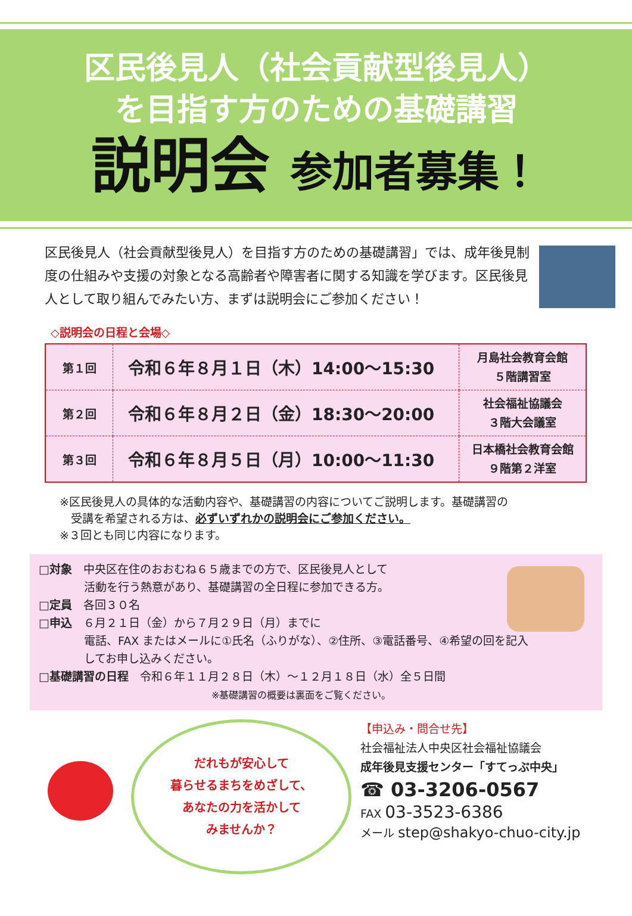区民後見人（社会貢献型後見人）
を目指す方のための基礎講習
説明会 参加者募集！
区民後見人（社会貢献型後見人）を目指す方のための基礎講習」では、成年後見制度の仕組みや支援の対象となる高齢者や障害者に関する知識を学びます。区民後見人として取り組んでみたい方、まずは説明会にご参加ください！
◇説明会の日程と会場◇
| 第１回 | 令和６年８月１日（木）14:00～15:30 | 月島社会教育会館 ５階講習室 |
| 第２回 | 令和６年８月２日（金）18:30～20:00 | 社会福祉協議会 ３階大会議室 |
| 第３回 | 令和６年８月５日（月）10:00～11:30 | 日本橋社会教育会館 ９階第２洋室 |
※区民後見人の具体的な活動内容や、基礎講習の内容についてご説明します。基礎講習の
　受講を希望される方は、必ずいずれかの説明会にご参加ください。
※３回とも同じ内容になります。
□対象　中央区在住のおおむね６５歳までの方で、区民後見人として
　　　　活動を行う熱意があり、基礎講習の全日程に参加できる方。
□定員　各回３０名
□申込　６月２１日（金）から７月２９日（月）までに
　　　　電話、FAX またはメールに①氏名（ふりがな）、②住所、③電話番号、④希望の回を記入
　　　　してお申し込みください。
□基礎講習の日程　令和６年１１月２８日（木）～１２月１８日（水）全５日間
※基礎講習の概要は裏面をご覧ください。
だれもが安心して
暮らせるまちをめざして、
あなたの力を活かして
みませんか？
【申込み・問合せ先】
社会福祉法人中央区社会福祉協議会
成年後見支援センター「すてっぷ中央」
☎ 03-3206-0567
FAX 03-3523-6386
メール step@shakyo-chuo-city.jp